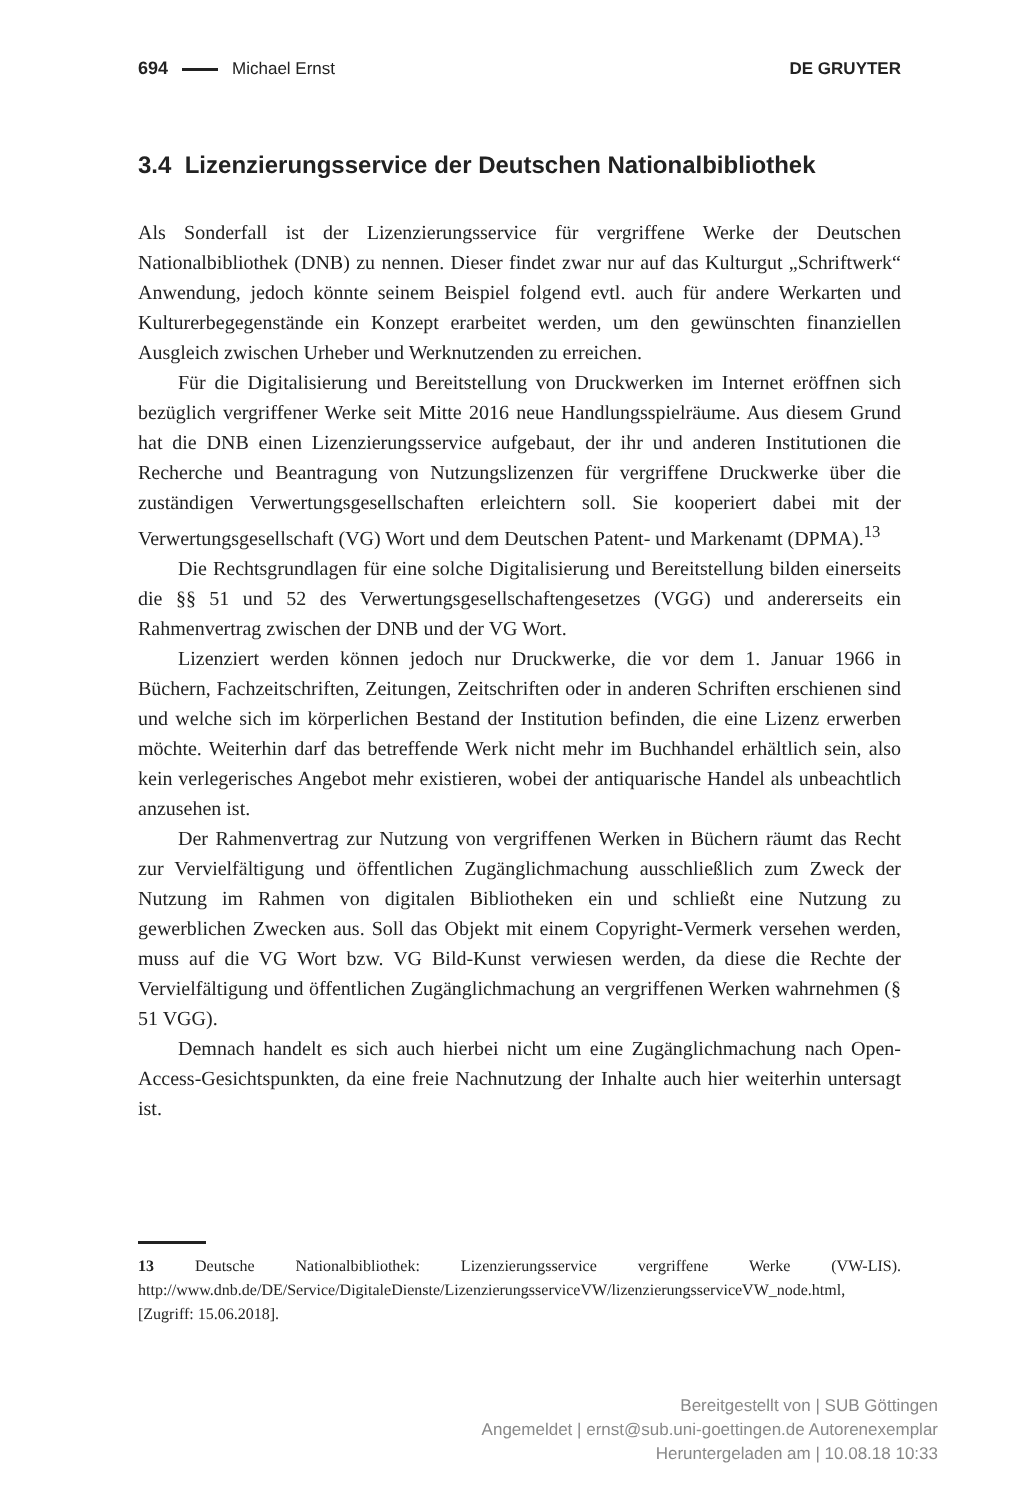694 Michael Ernst DE GRUYTER
3.4 Lizenzierungsservice der Deutschen Nationalbibliothek
Als Sonderfall ist der Lizenzierungsservice für vergriffene Werke der Deutschen Nationalbibliothek (DNB) zu nennen. Dieser findet zwar nur auf das Kulturgut „Schriftwerk“ Anwendung, jedoch könnte seinem Beispiel folgend evtl. auch für andere Werkarten und Kulturerbegegenstände ein Konzept erarbeitet werden, um den gewünschten finanziellen Ausgleich zwischen Urheber und Werknutzenden zu erreichen.
Für die Digitalisierung und Bereitstellung von Druckwerken im Internet eröffnen sich bezüglich vergriffener Werke seit Mitte 2016 neue Handlungsspielräume. Aus diesem Grund hat die DNB einen Lizenzierungsservice aufgebaut, der ihr und anderen Institutionen die Recherche und Beantragung von Nutzungslizenzen für vergriffene Druckwerke über die zuständigen Verwertungsgesellschaften erleichtern soll. Sie kooperiert dabei mit der Verwertungsgesellschaft (VG) Wort und dem Deutschen Patent- und Markenamt (DPMA).<sup>13</sup>
Die Rechtsgrundlagen für eine solche Digitalisierung und Bereitstellung bilden einerseits die §§ 51 und 52 des Verwertungsgesellschaftengesetzes (VGG) und andererseits ein Rahmenvertrag zwischen der DNB und der VG Wort.
Lizenziert werden können jedoch nur Druckwerke, die vor dem 1. Januar 1966 in Büchern, Fachzeitschriften, Zeitungen, Zeitschriften oder in anderen Schriften erschienen sind und welche sich im körperlichen Bestand der Institution befinden, die eine Lizenz erwerben möchte. Weiterhin darf das betreffende Werk nicht mehr im Buchhandel erhältlich sein, also kein verlegerisches Angebot mehr existieren, wobei der antiquarische Handel als unbeachtlich anzusehen ist.
Der Rahmenvertrag zur Nutzung von vergriffenen Werken in Büchern räumt das Recht zur Vervielfältigung und öffentlichen Zugänglichmachung ausschließlich zum Zweck der Nutzung im Rahmen von digitalen Bibliotheken ein und schließt eine Nutzung zu gewerblichen Zwecken aus. Soll das Objekt mit einem Copyright-Vermerk versehen werden, muss auf die VG Wort bzw. VG Bild-Kunst verwiesen werden, da diese die Rechte der Vervielfältigung und öffentlichen Zugänglichmachung an vergriffenen Werken wahrnehmen (§ 51 VGG).
Demnach handelt es sich auch hierbei nicht um eine Zugänglichmachung nach Open-Access-Gesichtspunkten, da eine freie Nachnutzung der Inhalte auch hier weiterhin untersagt ist.
13 Deutsche Nationalbibliothek: Lizenzierungsservice vergriffene Werke (VW-LIS). http://www.dnb.de/DE/Service/DigitaleDienste/LizenzierungsserviceVW/lizenzierungsserviceVW_node.html, [Zugriff: 15.06.2018].
Bereitgestellt von | SUB Göttingen
Angemeldet | ernst@sub.uni-goettingen.de Autorenexemplar
Heruntergeladen am | 10.08.18 10:33